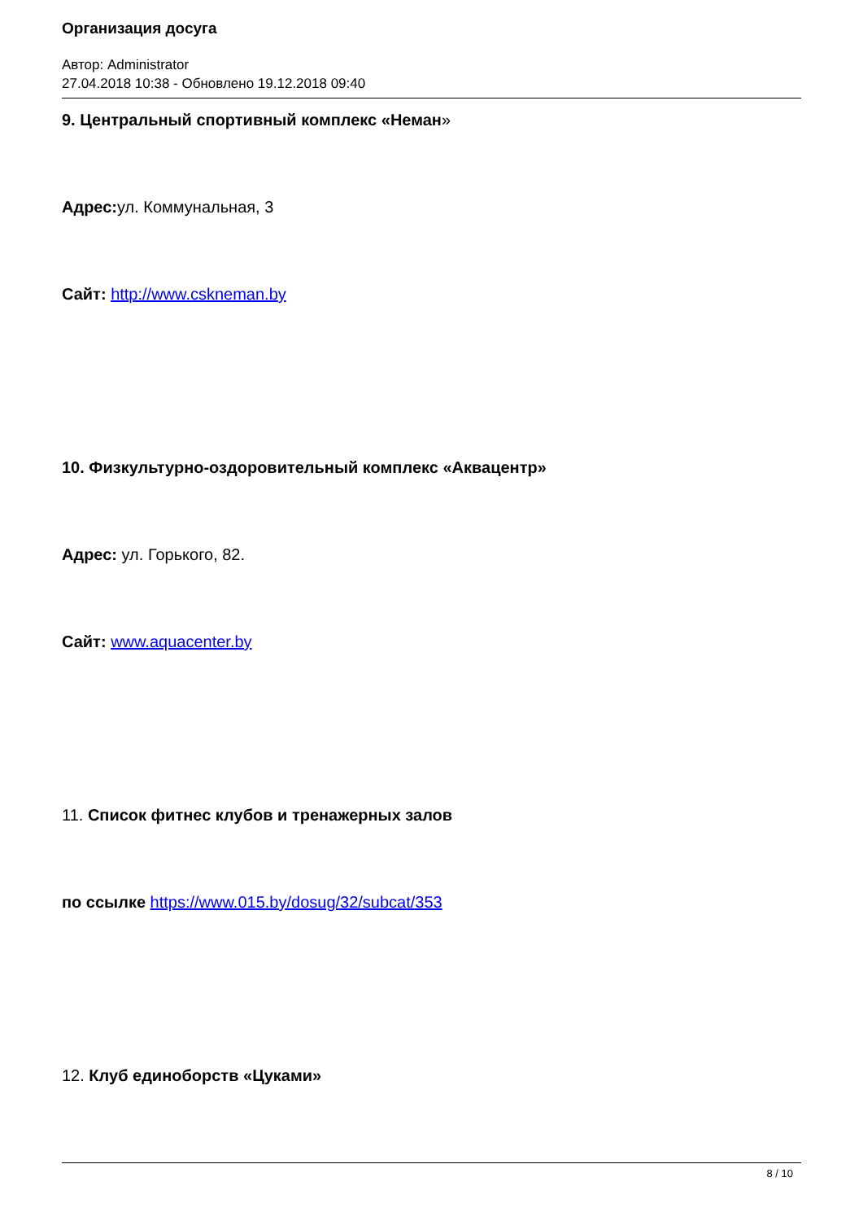Организация досуга
Автор: Administrator
27.04.2018 10:38 - Обновлено 19.12.2018 09:40
9. Центральный спортивный комплекс «Неман»
Адрес: ул. Коммунальная, 3
Сайт: http://www.cskneman.by
10. Физкультурно-оздоровительный комплекс «Аквацентр»
Адрес: ул. Горького, 82.
Сайт: www.aquacenter.by
11. Список фитнес клубов и тренажерных залов
по ссылке https://www.015.by/dosug/32/subcat/353
12. Клуб единоборств «Цуками»
8 / 10